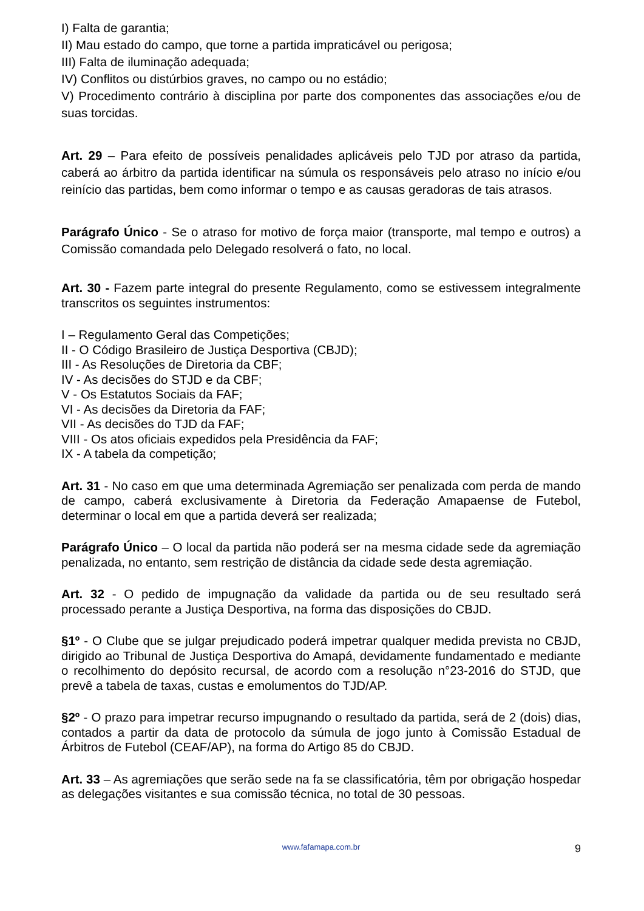I) Falta de garantia;
II) Mau estado do campo, que torne a partida impraticável ou perigosa;
III) Falta de iluminação adequada;
IV) Conflitos ou distúrbios graves, no campo ou no estádio;
V) Procedimento contrário à disciplina por parte dos componentes das associações e/ou de suas torcidas.
Art. 29 – Para efeito de possíveis penalidades aplicáveis pelo TJD por atraso da partida, caberá ao árbitro da partida identificar na súmula os responsáveis pelo atraso no início e/ou reinício das partidas, bem como informar o tempo e as causas geradoras de tais atrasos.
Parágrafo Único - Se o atraso for motivo de força maior (transporte, mal tempo e outros) a Comissão comandada pelo Delegado resolverá o fato, no local.
Art. 30 - Fazem parte integral do presente Regulamento, como se estivessem integralmente transcritos os seguintes instrumentos:
I – Regulamento Geral das Competições;
II - O Código Brasileiro de Justiça Desportiva (CBJD);
III - As Resoluções de Diretoria da CBF;
IV - As decisões do STJD e da CBF;
V - Os Estatutos Sociais da FAF;
VI - As decisões da Diretoria da FAF;
VII - As decisões do TJD da FAF;
VIII - Os atos oficiais expedidos pela Presidência da FAF;
IX - A tabela da competição;
Art. 31 - No caso em que uma determinada Agremiação ser penalizada com perda de mando de campo, caberá exclusivamente à Diretoria da Federação Amapaense de Futebol, determinar o local em que a partida deverá ser realizada;
Parágrafo Único – O local da partida não poderá ser na mesma cidade sede da agremiação penalizada, no entanto, sem restrição de distância da cidade sede desta agremiação.
Art. 32 - O pedido de impugnação da validade da partida ou de seu resultado será processado perante a Justiça Desportiva, na forma das disposições do CBJD.
§1º - O Clube que se julgar prejudicado poderá impetrar qualquer medida prevista no CBJD, dirigido ao Tribunal de Justiça Desportiva do Amapá, devidamente fundamentado e mediante o recolhimento do depósito recursal, de acordo com a resolução n°23-2016 do STJD, que prevê a tabela de taxas, custas e emolumentos do TJD/AP.
§2º - O prazo para impetrar recurso impugnando o resultado da partida, será de 2 (dois) dias, contados a partir da data de protocolo da súmula de jogo junto à Comissão Estadual de Árbitros de Futebol (CEAF/AP), na forma do Artigo 85 do CBJD.
Art. 33 – As agremiações que serão sede na fa se classificatória, têm por obrigação hospedar as delegações visitantes e sua comissão técnica, no total de 30 pessoas.
www.fafamapa.com.br
9